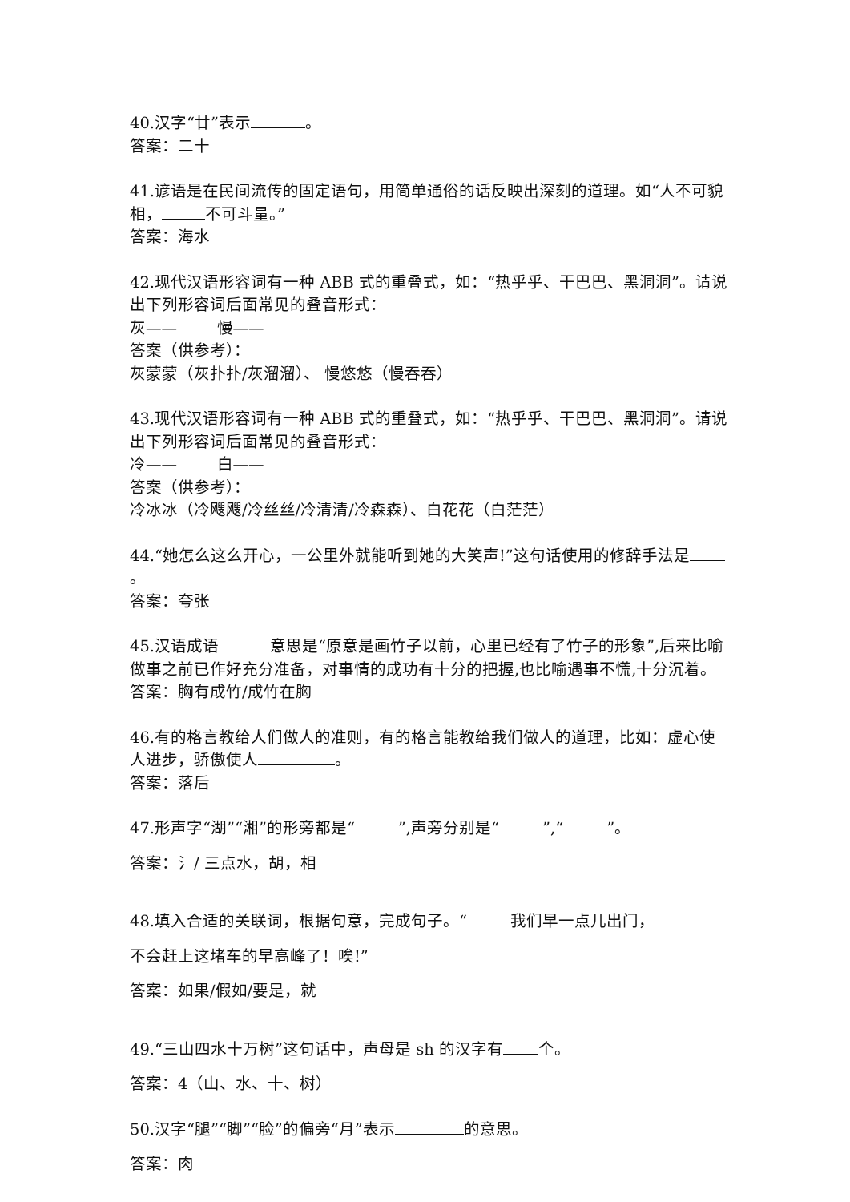40.汉字“廿”表示 。
答案：二十
41.谚语是在民间流传的固定语句，用简单通俗的话反映出深刻的道理。如“人不可貌相， 不可斗量。”
答案：海水
42.现代汉语形容词有一种 ABB 式的重叠式，如：“热乎乎、干巴巴、黑洞洞”。请说出下列形容词后面常见的叠音形式：
灰—— 慢——
答案（供参考）：
灰蒙蒙（灰扑扑/灰溜溜）、 慢悠悠（慢吞吞）
43.现代汉语形容词有一种 ABB 式的重叠式，如：“热乎乎、干巴巴、黑洞洞”。请说出下列形容词后面常见的叠音形式：
冷—— 白——
答案（供参考）：
冷冰冰（冷飕飕/冷丝丝/冷清清/冷森森）、白花花（白茫茫）
44.“她怎么这么开心，一公里外就能听到她的大笑声!”这句话使用的修辞手法是 。
答案：夸张
45.汉语成语 意思是“原意是画竹子以前，心里已经有了竹子的形象”,后来比喻做事之前已作好充分准备，对事情的成功有十分的把握,也比喻遇事不慌,十分沉着。
答案：胸有成竹/成竹在胸
46.有的格言教给人们做人的准则，有的格言能教给我们做人的道理，比如：虚心使人进步，骄傲使人 。
答案：落后
47.形声字“湖”“湘”的形旁都是“ ”,声旁分别是“ ”,“ ”。
答案：氵/ 三点水，胡，相
48.填入合适的关联词，根据句意，完成句子。“ 我们早一点儿出门，
不会赶上这堵车的早高峰了！唉!”
答案：如果/假如/要是，就
49.“三山四水十万树”这句话中，声母是 sh 的汉字有 个。
答案：4（山、水、十、树）
50.汉字“腿”“脚”“脸”的偏旁“月”表示 的意思。
答案：肉